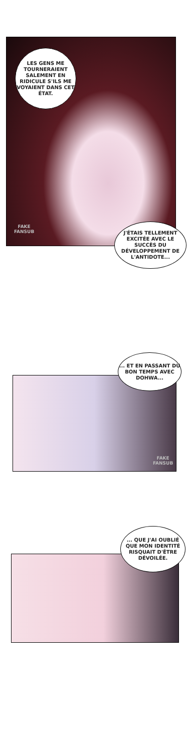LES GENS ME TOURNERAIENT SALEMENT EN RIDICULE S'ILS ME VOYAIENT DANS CET ÉTAT.
FAKE
FANSUB
J'ÉTAIS TELLEMENT EXCITÉE AVEC LE SUCCÈS DU DÉVELOPPEMENT DE L'ANTIDOTE...
... ET EN PASSANT DU BON TEMPS AVEC DOHWA...
FAKE
FANSUB
... QUE J'AI OUBLIÉ QUE MON IDENTITÉ RISQUAIT D'ÊTRE DÉVOILÉE.